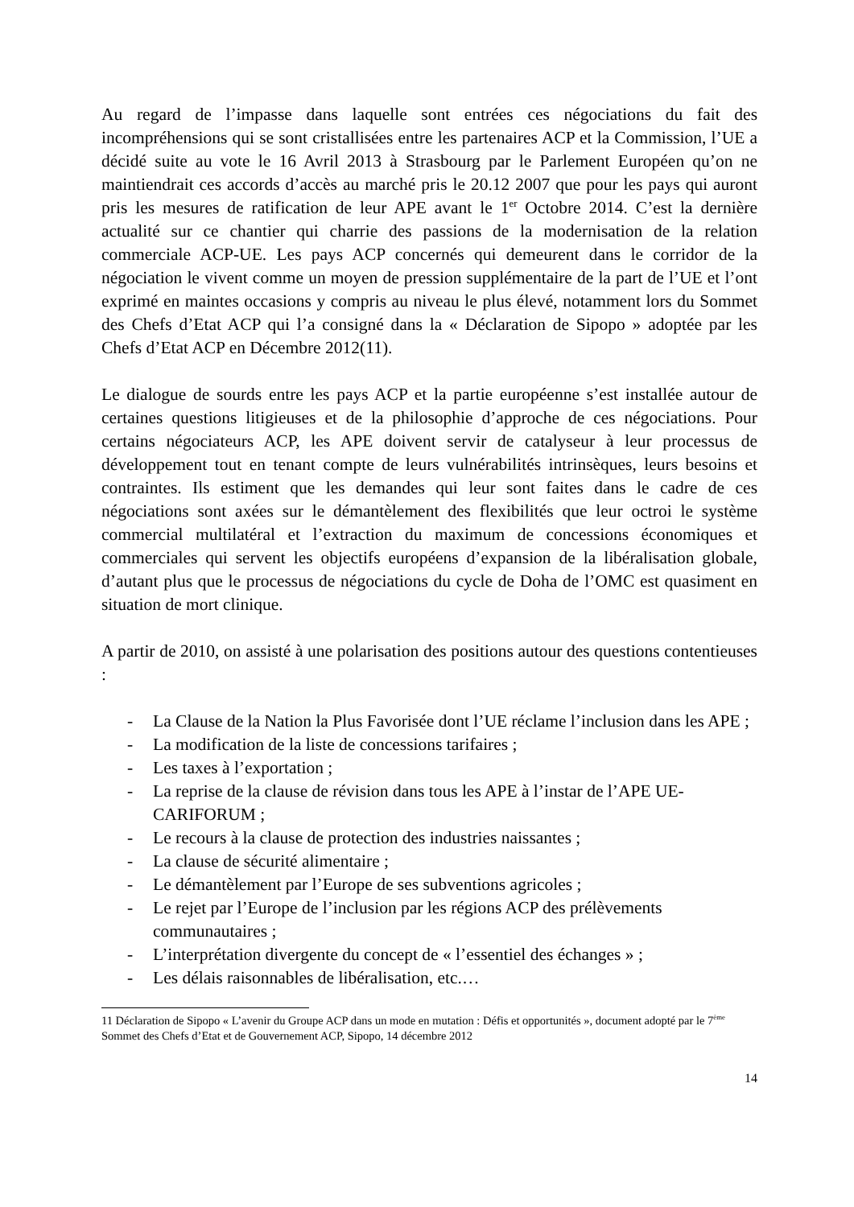Au regard de l’impasse dans laquelle sont entrées ces négociations du fait des incompréhensions qui se sont cristallisées entre les partenaires ACP et la Commission, l’UE a décidé suite au vote le 16 Avril 2013 à Strasbourg par le Parlement Européen qu’on ne maintiendrait ces accords d’accès au marché pris le 20.12 2007 que pour les pays qui auront pris les mesures de ratification de leur APE avant le 1<sup>er</sup> Octobre 2014. C’est la dernière actualité sur ce chantier qui charrie des passions de la modernisation de la relation commerciale ACP-UE. Les pays ACP concernés qui demeurent dans le corridor de la négociation le vivent comme un moyen de pression supplémentaire de la part de l’UE et l’ont exprimé en maintes occasions y compris au niveau le plus élevé, notamment lors du Sommet des Chefs d’Etat ACP qui l’a consigné dans la « Déclaration de Sipopo » adoptée par les Chefs d’Etat ACP en Décembre 2012(11).
Le dialogue de sourds entre les pays ACP et la partie européenne s’est installée autour de certaines questions litigieuses et de la philosophie d’approche de ces négociations. Pour certains négociateurs ACP, les APE doivent servir de catalyseur à leur processus de développement tout en tenant compte de leurs vulnérabilités intrinsèques, leurs besoins et contraintes. Ils estiment que les demandes qui leur sont faites dans le cadre de ces négociations sont axées sur le démantèlement des flexibilités que leur octroi le système commercial multilatéral et l’extraction du maximum de concessions économiques et commerciales qui servent les objectifs européens d’expansion de la libéralisation globale, d’autant plus que le processus de négociations du cycle de Doha de l’OMC est quasiment en situation de mort clinique.
A partir de 2010, on assisté à une polarisation des positions autour des questions contentieuses :
- La Clause de la Nation la Plus Favorisée dont l’UE réclame l’inclusion dans les APE ;
- La modification de la liste de concessions tarifaires ;
- Les taxes à l’exportation ;
- La reprise de la clause de révision dans tous les APE à l’instar de l’APE UE-CARIFORUM ;
- Le recours à la clause de protection des industries naissantes ;
- La clause de sécurité alimentaire ;
- Le démantèlement par l’Europe de ses subventions agricoles ;
- Le rejet par l’Europe de l’inclusion par les régions ACP des prélèvements communautaires ;
- L’interprétation divergente du concept de « l’essentiel des échanges » ;
- Les délais raisonnables de libéralisation, etc.…
11 Déclaration de Sipopo « L’avenir du Groupe ACP dans un mode en mutation : Défis et opportunités », document adopté par le 7<sup>ème</sup> Sommet des Chefs d’Etat et de Gouvernement ACP, Sipopo, 14 décembre 2012
14